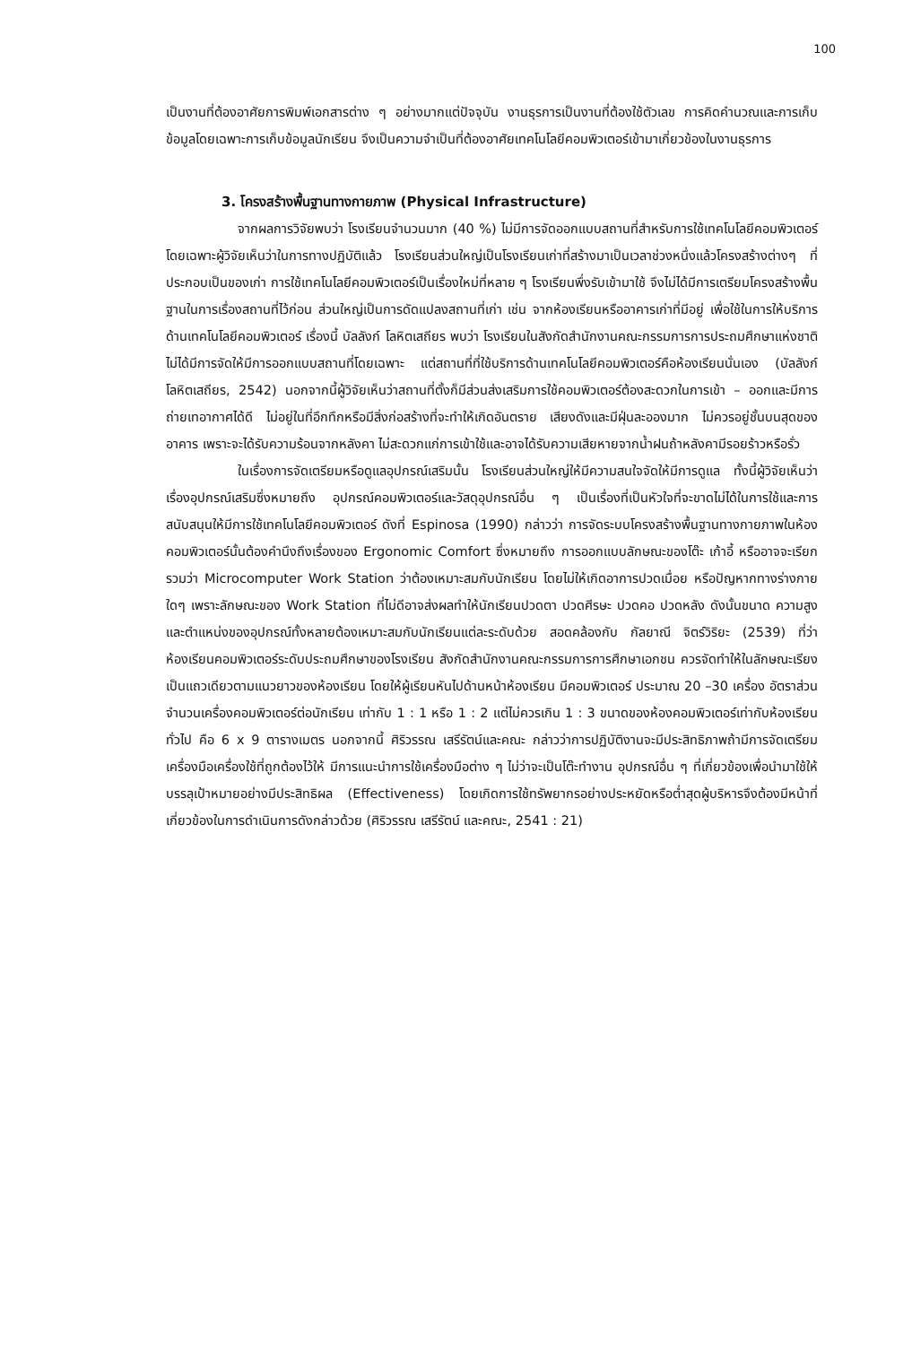100
เป็นงานที่ต้องอาศัยการพิมพ์เอกสารต่าง ๆ อย่างมากแต่ปัจจุบัน งานธุรการเป็นงานที่ต้องใช้ตัวเลข การคิดคำนวณและการเก็บข้อมูลโดยเฉพาะการเก็บข้อมูลนักเรียน จึงเป็นความจำเป็นที่ต้องอาศัยเทคโนโลยีคอมพิวเตอร์เข้ามาเกี่ยวข้องในงานธุรการ
3. โครงสร้างพื้นฐานทางกายภาพ (Physical Infrastructure)
จากผลการวิจัยพบว่า โรงเรียนจำนวนมาก (40 %) ไม่มีการจัดออกแบบสถานที่สำหรับการใช้เทคโนโลยีคอมพิวเตอร์ โดยเฉพาะผู้วิจัยเห็นว่าในการทางปฏิบัติแล้ว โรงเรียนส่วนใหญ่เป็นโรงเรียนเก่าที่สร้างมาเป็นเวลาช่วงหนึ่งแล้วโครงสร้างต่างๆ ที่ประกอบเป็นของเก่า การใช้เทคโนโลยีคอมพิวเตอร์เป็นเรื่องใหม่ที่หลาย ๆ โรงเรียนพึ่งรับเข้ามาใช้ จึงไม่ได้มีการเตรียมโครงสร้างพื้นฐานในการเรื่องสถานที่ไว้ก่อน ส่วนใหญ่เป็นการดัดแปลงสถานที่เก่า เช่น จากห้องเรียนหรืออาคารเก่าที่มีอยู่ เพื่อใช้ในการให้บริการด้านเทคโนโลยีคอมพิวเตอร์ เรื่องนี้ บัลลังก์ โลหิตเสถียร พบว่า โรงเรียนในสังกัดสำนักงานคณะกรรมการการประถมศึกษาแห่งชาติ ไม่ได้มีการจัดให้มีการออกแบบสถานที่โดยเฉพาะ แต่สถานที่ที่ใช้บริการด้านเทคโนโลยีคอมพิวเตอร์คือห้องเรียนนั่นเอง (บัลลังก์ โลหิตเสถียร, 2542) นอกจากนี้ผู้วิจัยเห็นว่าสถานที่ตั้งก็มีส่วนส่งเสริมการใช้คอมพิวเตอร์ต้องสะดวกในการเข้า – ออกและมีการถ่ายเทอากาศได้ดี ไม่อยู่ในที่อึกทึกหรือมีสิ่งก่อสร้างที่จะทำให้เกิดอันตราย เสียงดังและมีฝุ่นละอองมาก ไม่ควรอยู่ชั้นบนสุดของอาคาร เพราะจะได้รับความร้อนจากหลังคา ไม่สะดวกแก่การเข้าใช้และอาจได้รับความเสียหายจากน้ำฝนถ้าหลังคามีรอยร้าวหรือรั่ว
ในเรื่องการจัดเตรียมหรือดูแลอุปกรณ์เสริมนั้น โรงเรียนส่วนใหญ่ให้มีความสนใจจัดให้มีการดูแล ทั้งนี้ผู้วิจัยเห็นว่า เรื่องอุปกรณ์เสริมซึ่งหมายถึง อุปกรณ์คอมพิวเตอร์และวัสดุอุปกรณ์อื่น ๆ เป็นเรื่องที่เป็นหัวใจที่จะขาดไม่ได้ในการใช้และการสนับสนุนให้มีการใช้เทคโนโลยีคอมพิวเตอร์ ดังที่ Espinosa (1990) กล่าวว่า การจัดระบบโครงสร้างพื้นฐานทางกายภาพในห้องคอมพิวเตอร์นั้นต้องคำนึงถึงเรื่องของ Ergonomic Comfort ซึ่งหมายถึง การออกแบบลักษณะของโต๊ะ เก้าอี้ หรืออาจจะเรียกรวมว่า Microcomputer Work Station ว่าต้องเหมาะสมกับนักเรียน โดยไม่ให้เกิดอาการปวดเมื่อย หรือปัญหากทางร่างกายใดๆ เพราะลักษณะของ Work Station ที่ไม่ดีอาจส่งผลทำให้นักเรียนปวดตา ปวดศีรษะ ปวดคอ ปวดหลัง ดังนั้นขนาด ความสูง และตำแหน่งของอุปกรณ์ทั้งหลายต้องเหมาะสมกับนักเรียนแต่ละระดับด้วย สอดคล้องกับ กัลยาณี จิตร์วิริยะ (2539) ที่ว่าห้องเรียนคอมพิวเตอร์ระดับประถมศึกษาของโรงเรียน สังกัดสำนักงานคณะกรรมการการศึกษาเอกชน ควรจัดทำให้ในลักษณะเรียงเป็นแถวเดียวตามแนวยาวของห้องเรียน โดยให้ผู้เรียนหันไปด้านหน้าห้องเรียน มีคอมพิวเตอร์ ประมาณ 20 –30 เครื่อง อัตราส่วนจำนวนเครื่องคอมพิวเตอร์ต่อนักเรียน เท่ากับ 1 : 1 หรือ 1 : 2 แต่ไม่ควรเกิน 1 : 3 ขนาดของห้องคอมพิวเตอร์เท่ากับห้องเรียนทั่วไป คือ 6 x 9 ตารางเมตร นอกจากนี้ ศิริวรรณ เสรีรัตน์และคณะ กล่าวว่าการปฏิบัติงานจะมีประสิทธิภาพถ้ามีการจัดเตรียมเครื่องมือเครื่องใช้ที่ถูกต้องไว้ให้ มีการแนะนำการใช้เครื่องมือต่าง ๆ ไม่ว่าจะเป็นโต๊ะทำงาน อุปกรณ์อื่น ๆ ที่เกี่ยวข้องเพื่อนำมาใช้ให้บรรลุเป้าหมายอย่างมีประสิทธิผล (Effectiveness) โดยเกิดการใช้ทรัพยากรอย่างประหยัดหรือต่ำสุดผู้บริหารจึงต้องมีหน้าที่เกี่ยวข้องในการดำเนินการดังกล่าวด้วย (ศิริวรรณ เสรีรัตน์ และคณะ, 2541 : 21)